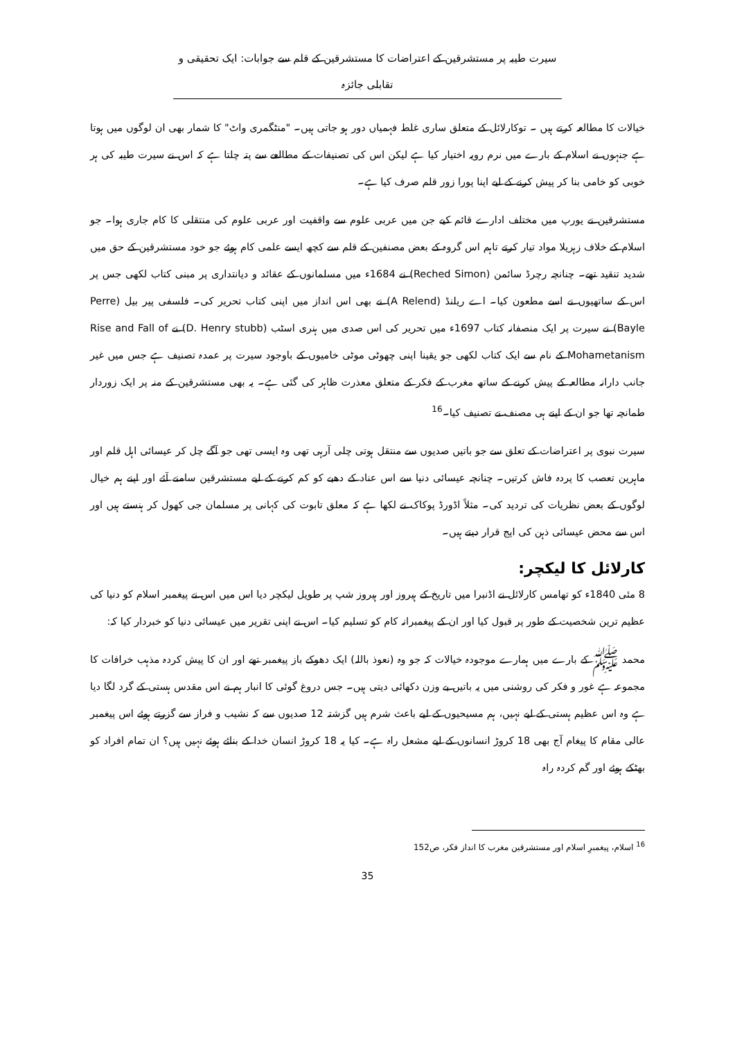سیرت طیبہ پر مستشرقین کے اعتراضات کا مستشرقین کے قلم سے جوابات: ایک تحقیقی و تقابلی جائزہ
خیالات کا مطالعہ کرتے ہیں ۔ توکارلائل کے متعلق ساری غلط فہمیاں دور ہو جاتی ہیں۔ "منٹگمری واٹ" کا شمار بھی ان لوگوں میں ہوتا ہے جنہوں نے اسلام کے بارے میں نرم رویہ اختیار کیا ہے لیکن اس کی تصنیفات کے مطالعے سے پتہ چلتا ہے کہ اس نے سیرت طیبہ کی ہر خوبی کو خامی بنا کر پیش کرنے کے لیے اپنا پورا زور قلم صرف کیا ہے۔
مستشرقین نے یورپ میں مختلف ادارے قائم کیے جن میں عربی علوم سے واقفیت اور عربی علوم کی منتقلی کا کام جاری ہوا۔ جو اسلام کے خلاف زہریلا مواد تیار کرتے تاہم اس گروہ کے بعض مصنفین کے قلم سے کچھ ایسے علمی کام ہوئے جو خود مستشرقین کے حق میں شدید تنقید تھے۔ چنانچہ رچرڈ سائمن (Reched Simon) نے 1684ء میں مسلمانوں کے عقائد و دیانتداری پر مبنی کتاب لکھی جس پر اس کے ساتھیوں نے اسے مطعون کیا۔ اے ریلنڈ (A Relend) نے بھی اس انداز میں اپنی کتاب تحریر کی۔ فلسفی پیر بیل (Perre Bayle) نے سیرت پر ایک منصفانہ کتاب 1697ء میں تحریر کی اس صدی میں ہنری اسٹب (D. Henry stubb) نے Rise and Fall of Mohametanism کے نام سے ایک کتاب لکھی جو یقینا اپنی چھوٹی موٹی خامیوں کے باوجود سیرت پر عمدہ تصنیف ہے جس میں غیر جانب دارانہ مطالعہ کے پیش کرنے کے ساتھ مغرب کے فکر کے متعلق معذرت ظاہر کی گئی ہے۔ یہ بھی مستشرقین کے منہ پر ایک زوردار طمانچہ تھا جو ان کے اپنے ہی مصنف نے تصنیف کیا۔<sup>16</sup>
سیرت نبوی پر اعتراضات کے تعلق سے جو باتیں صدیوں سے منتقل ہوتی چلی آرہی تھی وہ ایسی تھی جو آگے چل کر عیسائی اہل قلم اور ماہرین تعصب کا پردہ فاش کرتیں۔ چنانچہ عیسائی دنیا سے اس عناد کے دھبے کو کم کرنے کے لیے مستشرقین سامنے آئے اور اپنے ہم خیال لوگوں کے بعض نظریات کی تردید کی۔ مثلاً اڈورڈ پوکاک نے لکھا ہے کہ معلق تابوت کی کہانی پر مسلمان جی کھول کر ہنستے ہیں اور اس سے محض عیسائی ذہن کی اپج قرار دیتے ہیں۔
کارلائل کا لیکچر:
8 مئی 1840ء کو تھامس کارلائل نے اڈنبرا میں تاریخ کے ہیروز اور ہیروز شپ پر طویل لیکچر دیا اس میں اس نے پیغمبر اسلام کو دنیا کی عظیم ترین شخصیت کے طور پر قبول کیا اور ان کے پیغمبرانہ کام کو تسلیم کیا۔ اس نے اپنی تقریر میں عیسائی دنیا کو خبردار کیا کہ:
محمد ﷺ کے بارے میں ہمارے موجودہ خیالات کہ جو وہ (نعوذ باللہ) ایک دھوکے باز پیغمبر تھے اور ان کا پیش کردہ مذہب خرافات کا مجموعہ ہے غور و فکر کی روشنی میں یہ باتیں بے وزن دکھائی دیتی ہیں۔ جس دروغ گوئی کا انبار ہم نے اس مقدس ہستی کے گرد لگا دیا ہے وہ اس عظیم ہستی کے لیے نہیں، ہم مسیحیوں کے لیے باعث شرم ہیں گزشتہ 12 صدیوں سے کہ نشیب و فراز سے گزرتے ہوئے اس پیغمبر عالی مقام کا پیغام آج بھی 18 کروڑ انسانوں کے لیے مشعل راہ ہے۔ کیا یہ 18 کروڑ انسان خدا کے بنائے ہوئے نہیں ہیں؟ ان تمام افراد کو بھٹکے ہوئے اور گم کردہ راہ
<sup>16</sup> اسلام، پیغمبرِ اسلام اور مستشرقین مغرب کا انداز فکر، ص152
35